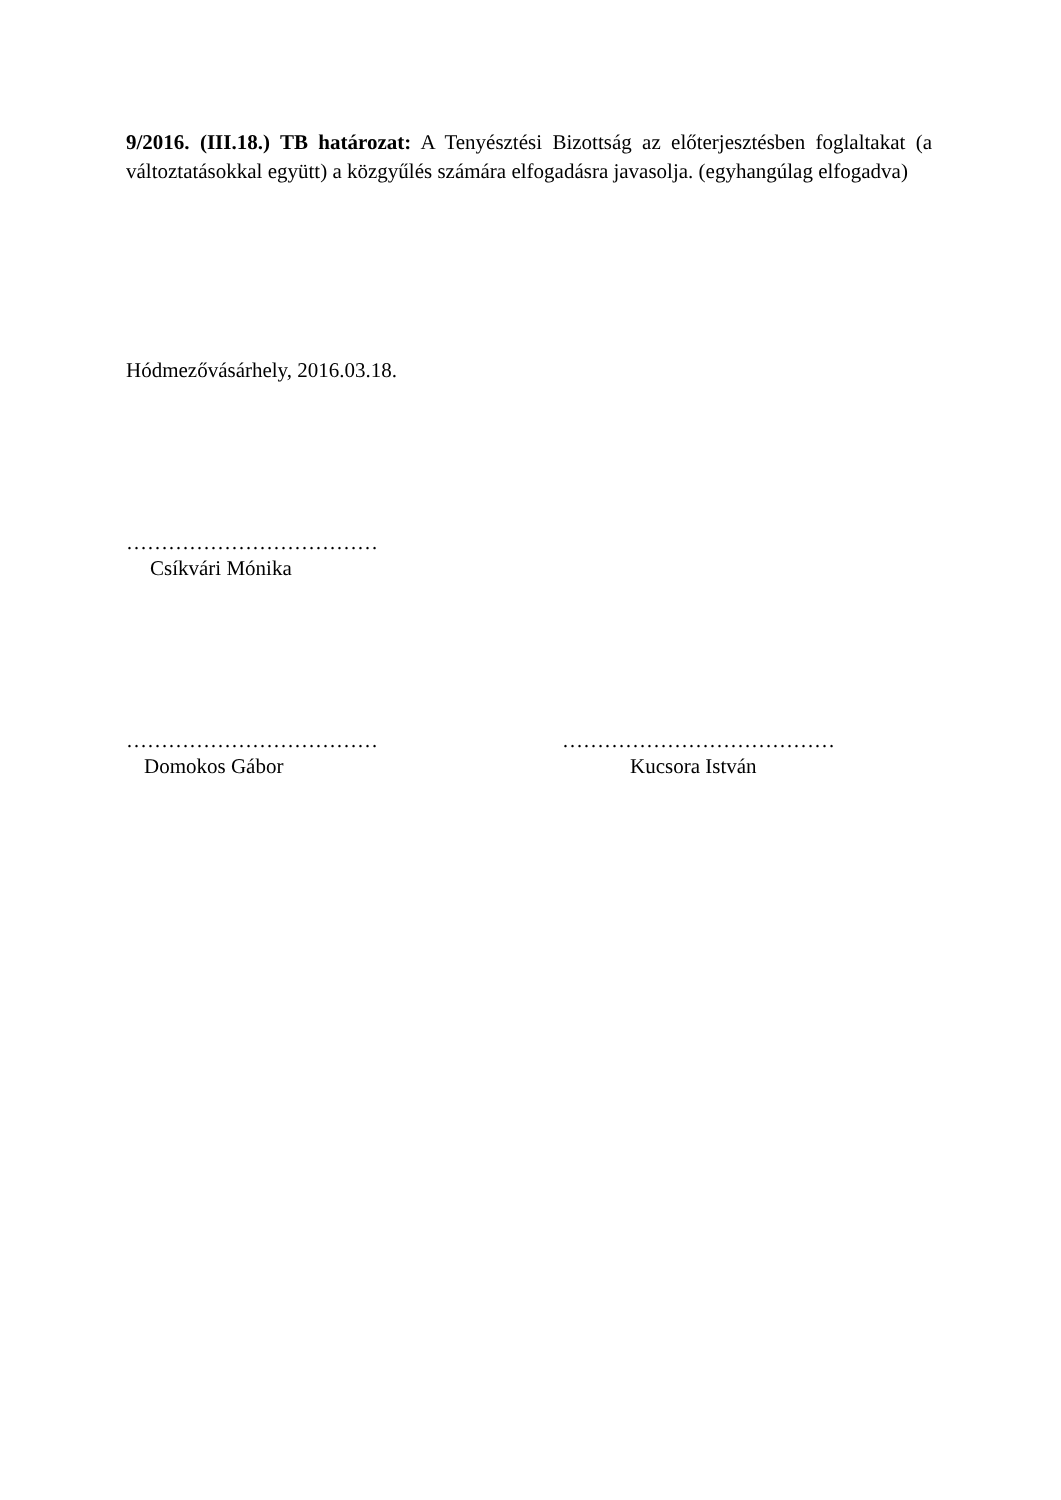9/2016. (III.18.) TB határozat: A Tenyésztési Bizottság az előterjesztésben foglaltakat (a változtatásokkal együtt) a közgyűlés számára elfogadásra javasolja. (egyhangúlag elfogadva)
Hódmezővásárhely, 2016.03.18.
………………………………
Csíkvári Mónika
……………………………… …………………………………
Domokos Gábor Kucsora István